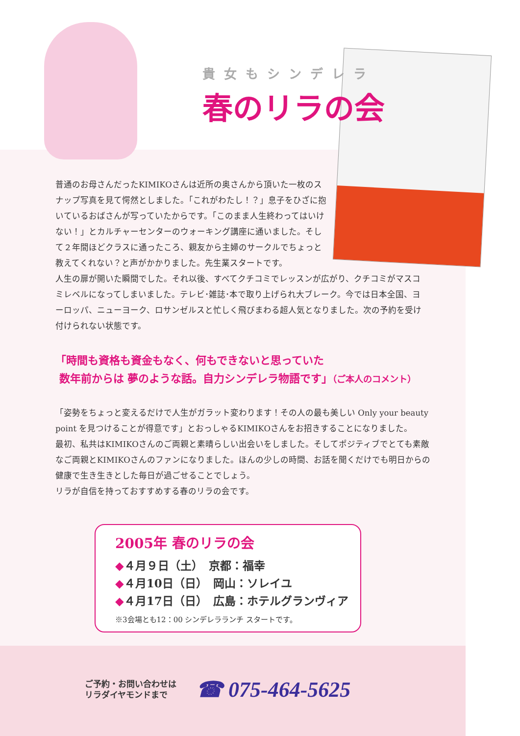貴女もシンデレラ
春のリラの会
普通のお母さんだったKIMIKOさんは近所の奥さんから頂いた一枚のスナップ写真を見て愕然としました。「これがわたし！？」息子をひざに抱いているおばさんが写っていたからです。「このまま人生終わってはいけない！」とカルチャーセンターのウォーキング講座に通いました。そして２年間ほどクラスに通ったころ、親友から主婦のサークルでちょっと教えてくれない？と声がかかりました。先生業スタートです。
人生の扉が開いた瞬間でした。それ以後、すべてクチコミでレッスンが広がり、クチコミがマスコミレベルになってしまいました。テレビ･雑誌･本で取り上げられ大ブレーク。今では日本全国、ヨーロッパ、ニューヨーク、ロサンゼルスと忙しく飛びまわる超人気となりました。次の予約を受け付けられない状態です。
「時間も資格も資金もなく、何もできないと思っていた
数年前からは 夢のような話。自力シンデレラ物語です」（ご本人のコメント）
「姿勢をちょっと変えるだけで人生がガラット変わります！その人の最も美しい Only your beauty point を見つけることが得意です」とおっしゃるKIMIKOさんをお招きすることになりました。
最初、私共はKIMIKOさんのご両親と素晴らしい出会いをしました。そしてポジティブでとても素敵なご両親とKIMIKOさんのファンになりました。ほんの少しの時間、お話を聞くだけでも明日からの健康で生き生きとした毎日が過ごせることでしょう。
リラが自信を持っておすすめする春のリラの会です。
2005年 春のリラの会
◆４月９日（土）　京都：福幸
◆４月10日（日）　岡山：ソレイユ
◆４月17日（日）　広島：ホテルグランヴィア
※3会場とも12：00 シンデレラランチ スタートです。
ご予約・お問い合わせは
リラダイヤモンドまで
☎ 075-464-5625